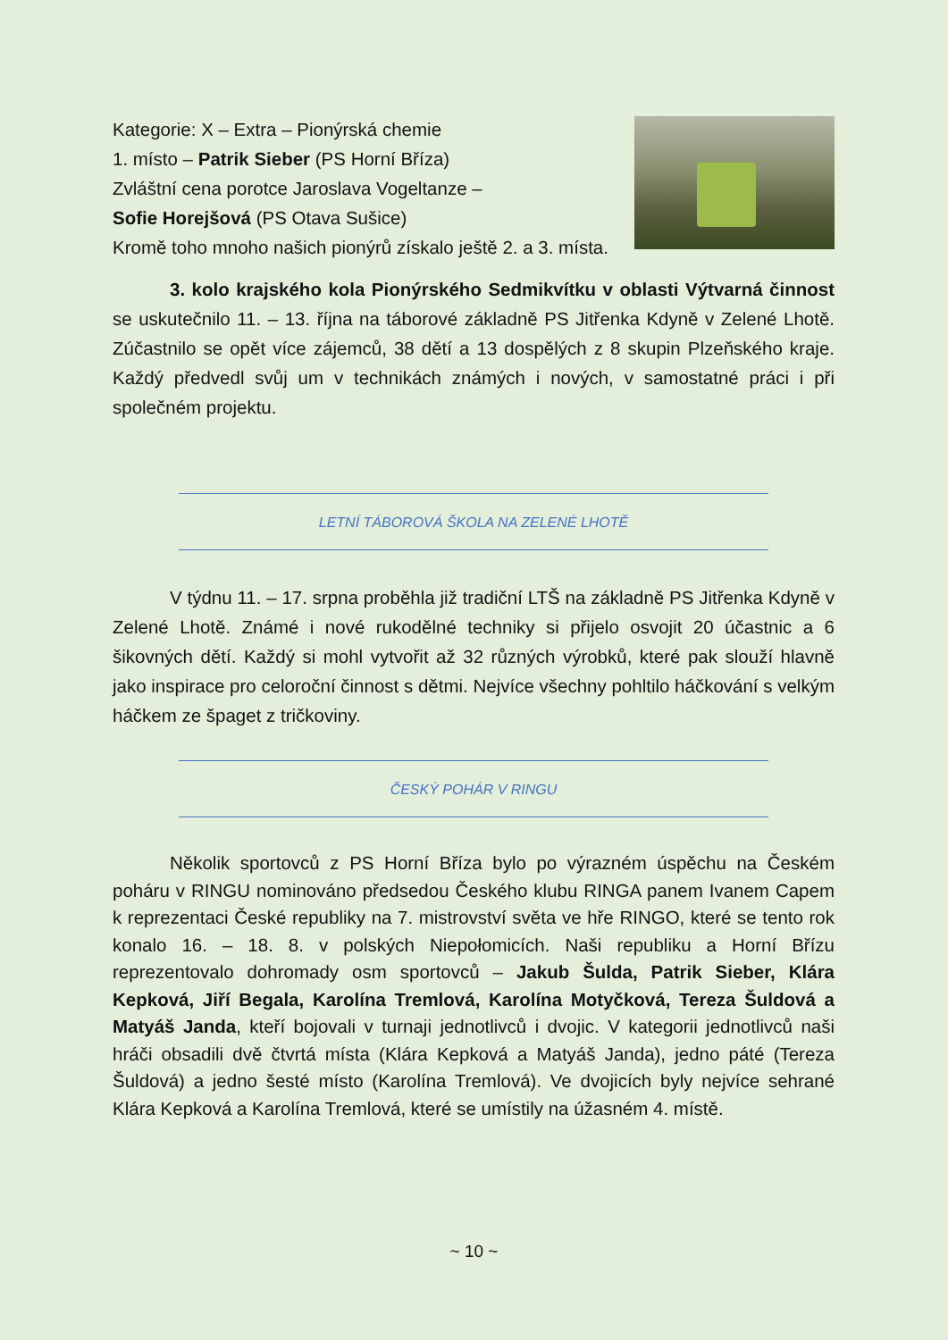Kategorie: X – Extra – Pionýrská chemie
1. místo – Patrik Sieber (PS Horní Bříza)
Zvláštní cena porotce Jaroslava Vogeltanze –
Sofie Horejšová (PS Otava Sušice)
Kromě toho mnoho našich pionýrů získalo ještě 2. a 3. místa.
3. kolo krajského kola Pionýrského Sedmikvítku v oblasti Výtvarná činnost se uskutečnilo 11. – 13. října na táborové základně PS Jitřenka Kdyně v Zelené Lhotě. Zúčastnilo se opět více zájemců, 38 dětí a 13 dospělých z 8 skupin Plzeňského kraje. Každý předvedl svůj um v technikách známých i nových, v samostatné práci i při společném projektu.
LETNÍ TÁBOROVÁ ŠKOLA NA ZELENÉ LHOTĚ
V týdnu 11. – 17. srpna proběhla již tradiční LTŠ na základně PS Jitřenka Kdyně v Zelené Lhotě. Známé i nové rukodělné techniky si přijelo osvojit 20 účastnic a 6 šikovných dětí. Každý si mohl vytvořit až 32 různých výrobků, které pak slouží hlavně jako inspirace pro celoroční činnost s dětmi. Nejvíce všechny pohltilo háčkování s velkým háčkem ze špaget z tričkoviny.
ČESKÝ POHÁR V RINGU
Několik sportovců z PS Horní Bříza bylo po výrazném úspěchu na Českém poháru v RINGU nominováno předsedou Českého klubu RINGA panem Ivanem Capem k reprezentaci České republiky na 7. mistrovství světa ve hře RINGO, které se tento rok konalo 16. – 18. 8. v polských Niepołomicích. Naši republiku a Horní Břízu reprezentovalo dohromady osm sportovců – Jakub Šulda, Patrik Sieber, Klára Kepková, Jiří Begala, Karolína Tremlová, Karolína Motyčková, Tereza Šuldová a Matyáš Janda, kteří bojovali v turnaji jednotlivců i dvojic. V kategorii jednotlivců naši hráči obsadili dvě čtvrtá místa (Klára Kepková a Matyáš Janda), jedno páté (Tereza Šuldová) a jedno šesté místo (Karolína Tremlová). Ve dvojicích byly nejvíce sehrané Klára Kepková a Karolína Tremlová, které se umístily na úžasném 4. místě.
~ 10 ~